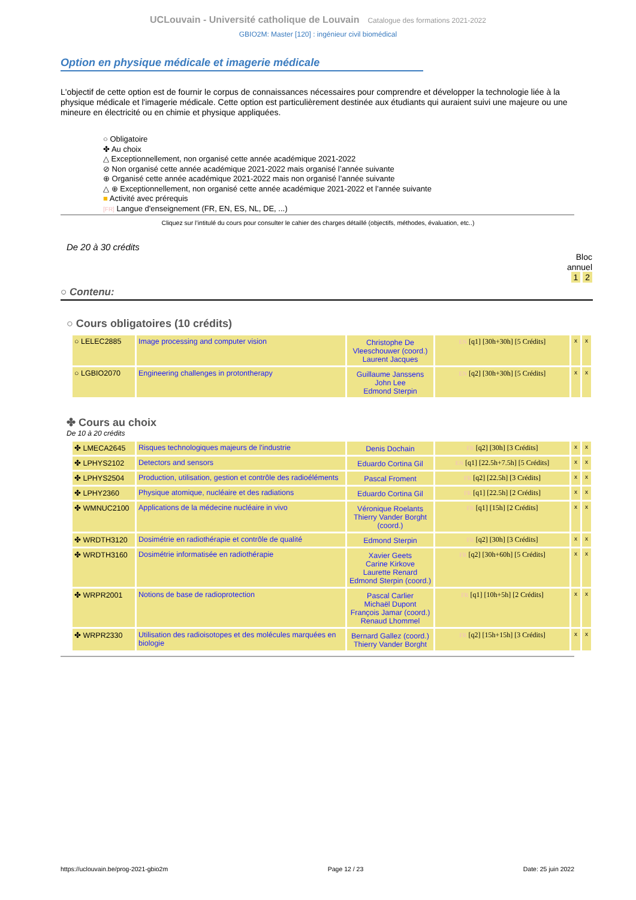UCLouvain - Université catholique de Louvain Catalogue des formations 2021-2022
GBIO2M: Master [120] : ingénieur civil biomédical
Option en physique médicale et imagerie médicale
L'objectif de cette option est de fournir le corpus de connaissances nécessaires pour comprendre et développer la technologie liée à la physique médicale et l'imagerie médicale. Cette option est particulièrement destinée aux étudiants qui auraient suivi une majeure ou une mineure en électricité ou en chimie et physique appliquées.
○ Obligatoire
✤ Au choix
△ Exceptionnellement, non organisé cette année académique 2021-2022
⊘ Non organisé cette année académique 2021-2022 mais organisé l’année suivante
⊕ Organisé cette année académique 2021-2022 mais non organisé l’année suivante
△ ⊕ Exceptionnellement, non organisé cette année académique 2021-2022 et l’année suivante
■ Activité avec prérequis
[FR] Langue d'enseignement (FR, EN, ES, NL, DE, ...)
Cliquez sur l’intitulé du cours pour consulter le cahier des charges détaillé (objectifs, méthodes, évaluation, etc..)
De 20 à 30 crédits
Bloc
annuel
1 2
○ Contenu:
○ Cours obligatoires (10 crédits)
| ○ LELEC2885 | Image processing and computer vision | Christophe De Vleeschouwer (coord.) Laurent Jacques | EN [q1] [30h+30h] [5 Crédits] | x | x |
| ○ LGBIO2070 | Engineering challenges in protontherapy | Guillaume Janssens John Lee Edmond Sterpin | EN [q2] [30h+30h] [5 Crédits] | x | x |
✤ Cours au choix
De 10 à 20 crédits
| ✤ LMECA2645 | Risques technologiques majeurs de l'industrie | Denis Dochain | FR [q2] [30h] [3 Crédits] | x | x |
| ✤ LPHYS2102 | Detectors and sensors | Eduardo Cortina Gil | EN [q1] [22.5h+7.5h] [5 Crédits] | x | x |
| ✤ LPHYS2504 | Production, utilisation, gestion et contrôle des radioéléments | Pascal Froment | FR [q2] [22.5h] [3 Crédits] | x | x |
| ✤ LPHY2360 | Physique atomique, nucléaire et des radiations | Eduardo Cortina Gil | FR [q1] [22.5h] [2 Crédits] | x | x |
| ✤ WMNUC2100 | Applications de la médecine nucléaire in vivo | Véronique Roelants Thierry Vander Borght (coord.) | FR [q1] [15h] [2 Crédits] | x | x |
| ✤ WRDTH3120 | Dosimétrie en radiothérapie et contrôle de qualité | Edmond Sterpin | FR [q2] [30h] [3 Crédits] | x | x |
| ✤ WRDTH3160 | Dosimétrie informatisée en radiothérapie | Xavier Geets Carine Kirkove Laurette Renard Edmond Sterpin (coord.) | FR [q2] [30h+60h] [5 Crédits] | x | x |
| ✤ WRPR2001 | Notions de base de radioprotection | Pascal Carlier Michaël Dupont François Jamar (coord.) Renaud Lhommel | FR [q1] [10h+5h] [2 Crédits] | x | x |
| ✤ WRPR2330 | Utilisation des radioisotopes et des molécules marquées en biologie | Bernard Gallez (coord.) Thierry Vander Borght | FR [q2] [15h+15h] [3 Crédits] | x | x |
https://uclouvain.be/prog-2021-gbio2m Page 12 / 23 Date: 25 juin 2022